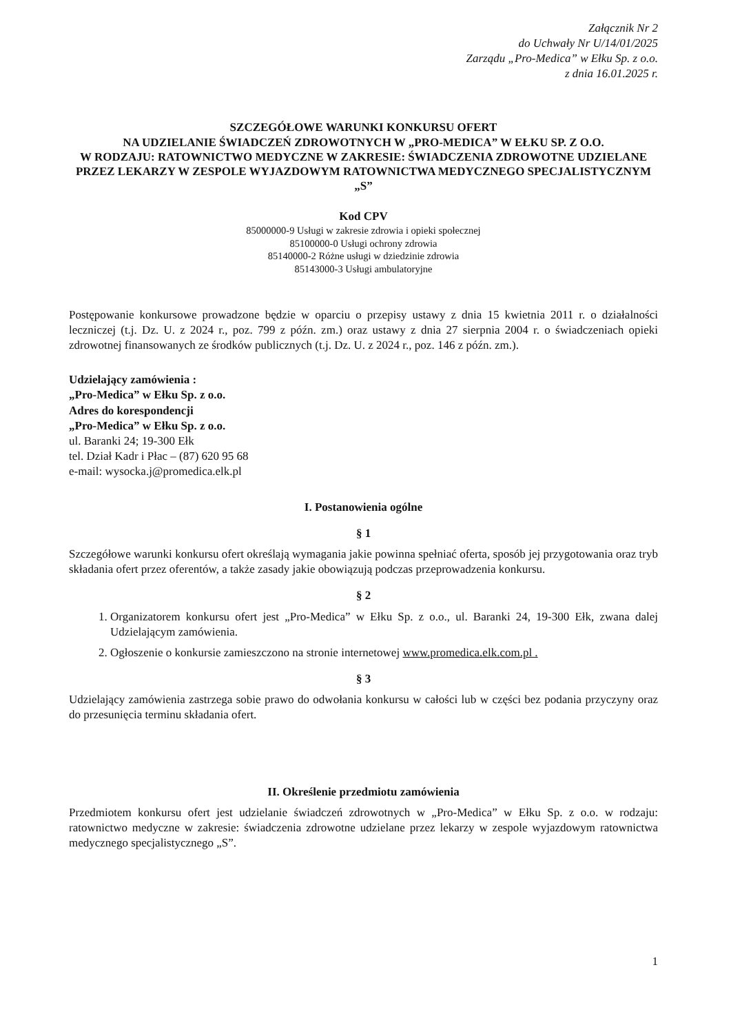Załącznik Nr 2
do Uchwały Nr U/14/01/2025
Zarządu „Pro-Medica” w Ełku Sp. z o.o.
z dnia 16.01.2025 r.
SZCZEGÓŁOWE WARUNKI KONKURSU OFERT
NA UDZIELANIE ŚWIADCZEŃ ZDROWOTNYCH W „PRO-MEDICA” W EŁKU SP. Z O.O.
W RODZAJU: RATOWNICTWO MEDYCZNE W ZAKRESIE: ŚWIADCZENIA ZDROWOTNE UDZIELANE PRZEZ LEKARZY W ZESPOLE WYJAZDOWYM RATOWNICTWA MEDYCZNEGO SPECJALISTYCZNYM „S”
Kod CPV
85000000-9 Usługi w zakresie zdrowia i opieki społecznej
85100000-0 Usługi ochrony zdrowia
85140000-2 Różne usługi w dziedzinie zdrowia
85143000-3 Usługi ambulatoryjne
Postępowanie konkursowe prowadzone będzie w oparciu o przepisy ustawy z dnia 15 kwietnia 2011 r. o działalności leczniczej (t.j. Dz. U. z 2024 r., poz. 799 z późn. zm.) oraz ustawy z dnia 27 sierpnia 2004 r. o świadczeniach opieki zdrowotnej finansowanych ze środków publicznych (t.j. Dz. U. z 2024 r., poz. 146 z późn. zm.).
Udzielający zamówienia :
„Pro-Medica” w Ełku Sp. z o.o.
Adres do korespondencji
„Pro-Medica” w Ełku Sp. z o.o.
ul. Baranki 24; 19-300 Ełk
tel. Dział Kadr i Płac – (87) 620 95 68
e-mail: wysocka.j@promedica.elk.pl
I. Postanowienia ogólne
§ 1
Szczegółowe warunki konkursu ofert określają wymagania jakie powinna spełniać oferta, sposób jej przygotowania oraz tryb składania ofert przez oferentów, a także zasady jakie obowiązują podczas przeprowadzenia konkursu.
§ 2
1. Organizatorem konkursu ofert jest „Pro-Medica” w Ełku Sp. z o.o., ul. Baranki 24, 19-300 Ełk, zwana dalej Udzielającym zamówienia.
2. Ogłoszenie o konkursie zamieszczono na stronie internetowej www.promedica.elk.com.pl .
§ 3
Udzielający zamówienia zastrzega sobie prawo do odwołania konkursu w całości lub w części bez podania przyczyny oraz do przesunięcia terminu składania ofert.
II. Określenie przedmiotu zamówienia
Przedmiotem konkursu ofert jest udzielanie świadczeń zdrowotnych w „Pro-Medica” w Ełku Sp. z o.o. w rodzaju: ratownictwo medyczne w zakresie: świadczenia zdrowotne udzielane przez lekarzy w zespole wyjazdowym ratownictwa medycznego specjalistycznego „S”.
1